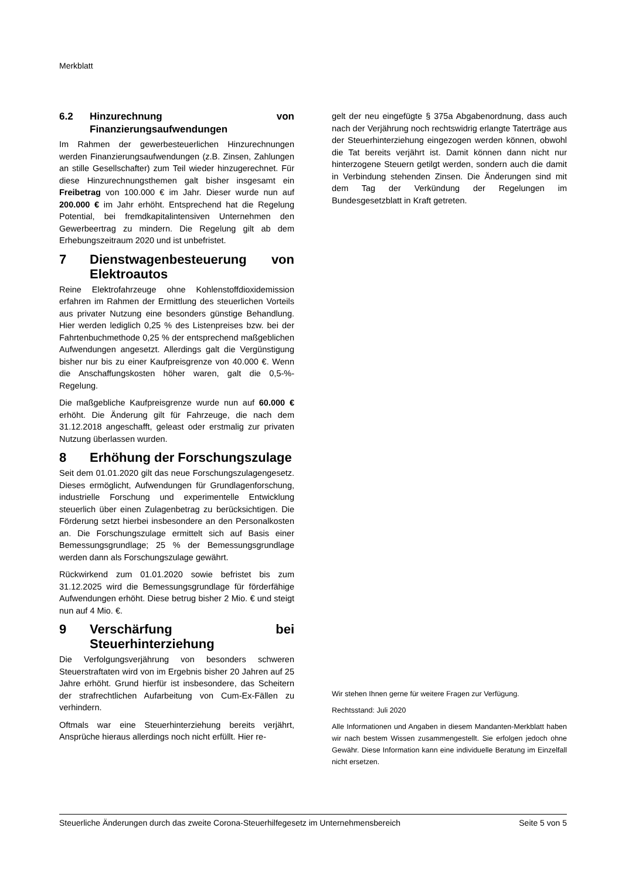Merkblatt
6.2 Hinzurechnung von Finanzierungsaufwendungen
Im Rahmen der gewerbesteuerlichen Hinzurechnungen werden Finanzierungsaufwendungen (z.B. Zinsen, Zahlungen an stille Gesellschafter) zum Teil wieder hinzugerechnet. Für diese Hinzurechnungsthemen galt bisher insgesamt ein Freibetrag von 100.000 € im Jahr. Dieser wurde nun auf 200.000 € im Jahr erhöht. Entsprechend hat die Regelung Potential, bei fremdkapitalintensiven Unternehmen den Gewerbeertrag zu mindern. Die Regelung gilt ab dem Erhebungszeitraum 2020 und ist unbefristet.
7 Dienstwagenbesteuerung von Elektroautos
Reine Elektrofahrzeuge ohne Kohlenstoffdioxidemission erfahren im Rahmen der Ermittlung des steuerlichen Vorteils aus privater Nutzung eine besonders günstige Behandlung. Hier werden lediglich 0,25 % des Listenpreises bzw. bei der Fahrtenbuchmethode 0,25 % der entsprechend maßgeblichen Aufwendungen angesetzt. Allerdings galt die Vergünstigung bisher nur bis zu einer Kaufpreisgrenze von 40.000 €. Wenn die Anschaffungskosten höher waren, galt die 0,5-%-Regelung.
Die maßgebliche Kaufpreisgrenze wurde nun auf 60.000 € erhöht. Die Änderung gilt für Fahrzeuge, die nach dem 31.12.2018 angeschafft, geleast oder erstmalig zur privaten Nutzung überlassen wurden.
8 Erhöhung der Forschungszulage
Seit dem 01.01.2020 gilt das neue Forschungszulagengesetz. Dieses ermöglicht, Aufwendungen für Grundlagenforschung, industrielle Forschung und experimentelle Entwicklung steuerlich über einen Zulagenbetrag zu berücksichtigen. Die Förderung setzt hierbei insbesondere an den Personalkosten an. Die Forschungszulage ermittelt sich auf Basis einer Bemessungsgrundlage; 25 % der Bemessungsgrundlage werden dann als Forschungszulage gewährt.
Rückwirkend zum 01.01.2020 sowie befristet bis zum 31.12.2025 wird die Bemessungsgrundlage für förderfähige Aufwendungen erhöht. Diese betrug bisher 2 Mio. € und steigt nun auf 4 Mio. €.
9 Verschärfung bei Steuerhinterziehung
Die Verfolgungsverjährung von besonders schweren Steuerstraftaten wird von im Ergebnis bisher 20 Jahren auf 25 Jahre erhöht. Grund hierfür ist insbesondere, das Scheitern der strafrechtlichen Aufarbeitung von Cum-Ex-Fällen zu verhindern.
Oftmals war eine Steuerhinterziehung bereits verjährt, Ansprüche hieraus allerdings noch nicht erfüllt. Hier re-
gelt der neu eingefügte § 375a Abgabenordnung, dass auch nach der Verjährung noch rechtswidrig erlangte Taterträge aus der Steuerhinterziehung eingezogen werden können, obwohl die Tat bereits verjährt ist. Damit können dann nicht nur hinterzogene Steuern getilgt werden, sondern auch die damit in Verbindung stehenden Zinsen. Die Änderungen sind mit dem Tag der Verkündung der Regelungen im Bundesgesetzblatt in Kraft getreten.
Wir stehen Ihnen gerne für weitere Fragen zur Verfügung.
Rechtsstand: Juli 2020
Alle Informationen und Angaben in diesem Mandanten-Merkblatt haben wir nach bestem Wissen zusammengestellt. Sie erfolgen jedoch ohne Gewähr. Diese Information kann eine individuelle Beratung im Einzelfall nicht ersetzen.
Steuerliche Änderungen durch das zweite Corona-Steuerhilfegesetz im Unternehmensbereich Seite 5 von 5